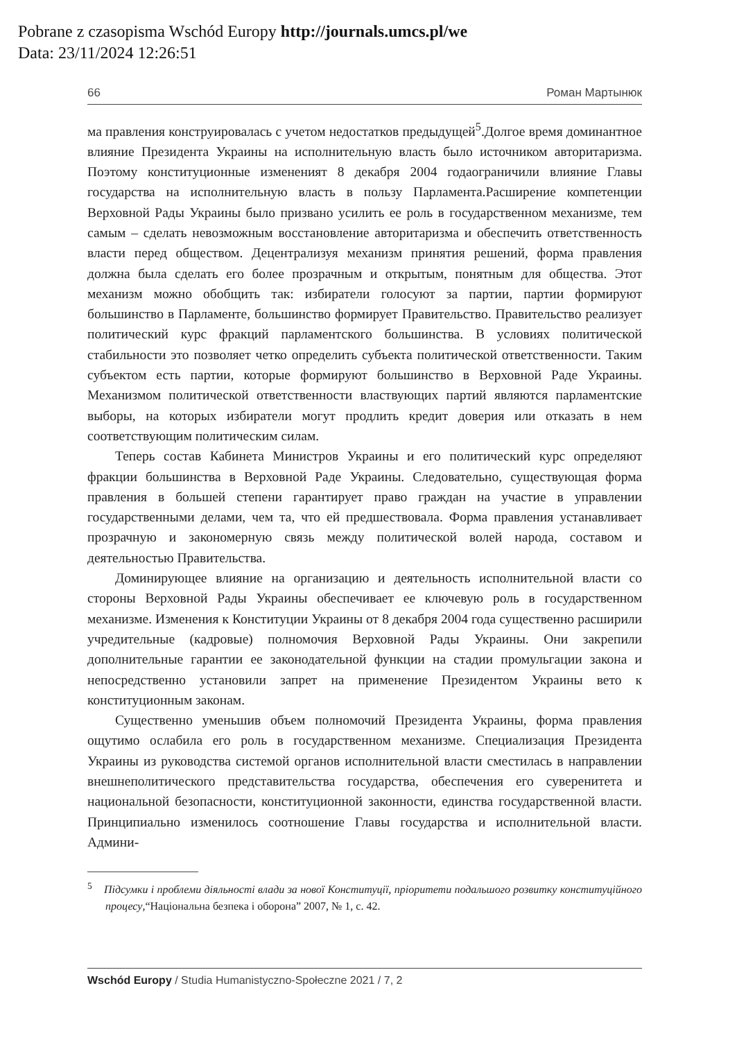Pobrane z czasopisma Wschód Europy http://journals.umcs.pl/we
Data: 23/11/2024 12:26:51
66 Роман Мартынюк
ма правления конструировалась с учетом недостатков предыдущей<sup>5</sup>.Долгое время доминантное влияние Президента Украины на исполнительную власть было источником авторитаризма. Поэтому конституционные измененият 8 декабря 2004 годаограничили влияние Главы государства на исполнительную власть в пользу Парламента.Расширение компетенции Верховной Рады Украины было призвано усилить ее роль в государственном механизме, тем самым – сделать невозможным восстановление авторитаризма и обеспечить ответственность власти перед обществом. Децентрализуя механизм принятия решений, форма правления должна была сделать его более прозрачным и открытым, понятным для общества. Этот механизм можно обобщить так: избиратели голосуют за партии, партии формируют большинство в Парламенте, большинство формирует Правительство. Правительство реализует политический курс фракций парламентского большинства. В условиях политической стабильности это позволяет четко определить субъекта политической ответственности. Таким субъектом есть партии, которые формируют большинство в Верховной Раде Украины. Механизмом политической ответственности властвующих партий являются парламентские выборы, на которых избиратели могут продлить кредит доверия или отказать в нем соответствующим политическим силам.
Теперь состав Кабинета Министров Украины и его политический курс определяют фракции большинства в Верховной Раде Украины. Следовательно, существующая форма правления в большей степени гарантирует право граждан на участие в управлении государственными делами, чем та, что ей предшествовала. Форма правления устанавливает прозрачную и закономерную связь между политической волей народа, составом и деятельностью Правительства.
Доминирующее влияние на организацию и деятельность исполнительной власти со стороны Верховной Рады Украины обеспечивает ее ключевую роль в государственном механизме. Изменения к Конституции Украины от 8 декабря 2004 года существенно расширили учредительные (кадровые) полномочия Верховной Рады Украины. Они закрепили дополнительные гарантии ее законодательной функции на стадии промульгации закона и непосредственно установили запрет на применение Президентом Украины вето к конституционным законам.
Существенно уменьшив объем полномочий Президента Украины, форма правления ощутимо ослабила его роль в государственном механизме. Специализация Президента Украины из руководства системой органов исполнительной власти сместилась в направлении внешнеполитического представительства государства, обеспечения его суверенитета и национальной безопасности, конституционной законности, единства государственной власти. Принципиально изменилось соотношение Главы государства и исполнительной власти. Админи-
<sup>5</sup> Підсумки і проблеми діяльності влади за нової Конституції, пріоритети подальшого розвитку конституційного процесу,“Національна безпека і оборона” 2007, № 1, с. 42.
Wschód Europy / Studia Humanistyczno-Społeczne 2021 / 7, 2